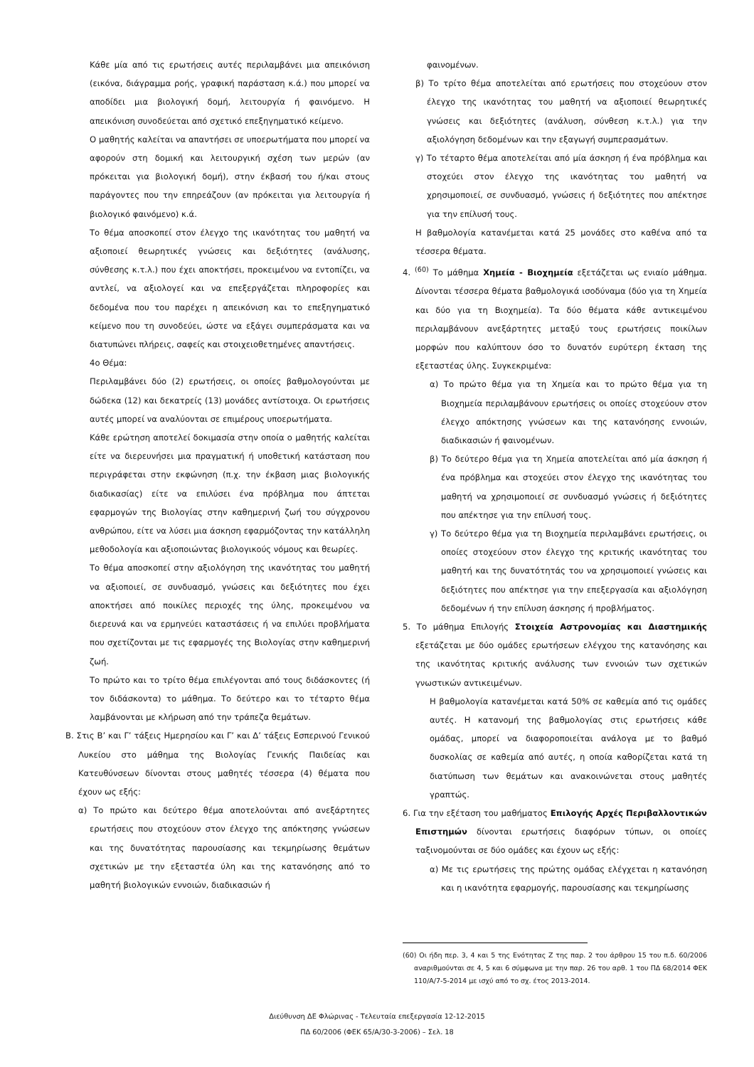Κάθε μία από τις ερωτήσεις αυτές περιλαμβάνει μια απεικόνιση (εικόνα, διάγραμμα ροής, γραφική παράσταση κ.ά.) που μπορεί να αποδίδει μια βιολογική δομή, λειτουργία ή φαινόμενο. Η απεικόνιση συνοδεύεται από σχετικό επεξηγηματικό κείμενο.
Ο μαθητής καλείται να απαντήσει σε υποερωτήματα που μπορεί να αφορούν στη δομική και λειτουργική σχέση των μερών (αν πρόκειται για βιολογική δομή), στην έκβασή του ή/και στους παράγοντες που την επηρεάζουν (αν πρόκειται για λειτουργία ή βιολογικό φαινόμενο) κ.ά.
Το θέμα αποσκοπεί στον έλεγχο της ικανότητας του μαθητή να αξιοποιεί θεωρητικές γνώσεις και δεξιότητες (ανάλυσης, σύνθεσης κ.τ.λ.) που έχει αποκτήσει, προκειμένου να εντοπίζει, να αντλεί, να αξιολογεί και να επεξεργάζεται πληροφορίες και δεδομένα που του παρέχει η απεικόνιση και το επεξηγηματικό κείμενο που τη συνοδεύει, ώστε να εξάγει συμπεράσματα και να διατυπώνει πλήρεις, σαφείς και στοιχειοθετημένες απαντήσεις.
4ο Θέμα:
Περιλαμβάνει δύο (2) ερωτήσεις, οι οποίες βαθμολογούνται με δώδεκα (12) και δεκατρείς (13) μονάδες αντίστοιχα. Οι ερωτήσεις αυτές μπορεί να αναλύονται σε επιμέρους υποερωτήματα.
Κάθε ερώτηση αποτελεί δοκιμασία στην οποία ο μαθητής καλείται είτε να διερευνήσει μια πραγματική ή υποθετική κατάσταση που περιγράφεται στην εκφώνηση (π.χ. την έκβαση μιας βιολογικής διαδικασίας) είτε να επιλύσει ένα πρόβλημα που άπτεται εφαρμογών της Βιολογίας στην καθημερινή ζωή του σύγχρονου ανθρώπου, είτε να λύσει μια άσκηση εφαρμόζοντας την κατάλληλη μεθοδολογία και αξιοποιώντας βιολογικούς νόμους και θεωρίες.
Το θέμα αποσκοπεί στην αξιολόγηση της ικανότητας του μαθητή να αξιοποιεί, σε συνδυασμό, γνώσεις και δεξιότητες που έχει αποκτήσει από ποικίλες περιοχές της ύλης, προκειμένου να διερευνά και να ερμηνεύει καταστάσεις ή να επιλύει προβλήματα που σχετίζονται με τις εφαρμογές της Βιολογίας στην καθημερινή ζωή.
Το πρώτο και το τρίτο θέμα επιλέγονται από τους διδάσκοντες (ή τον διδάσκοντα) το μάθημα. Το δεύτερο και το τέταρτο θέμα λαμβάνονται με κλήρωση από την τράπεζα θεμάτων.
Β. Στις Β’ και Γ’ τάξεις Ημερησίου και Γ’ και Δ’ τάξεις Εσπερινού Γενικού Λυκείου στο μάθημα της Βιολογίας Γενικής Παιδείας και Κατευθύνσεων δίνονται στους μαθητές τέσσερα (4) θέματα που έχουν ως εξής:
α) Το πρώτο και δεύτερο θέμα αποτελούνται από ανεξάρτητες ερωτήσεις που στοχεύουν στον έλεγχο της απόκτησης γνώσεων και της δυνατότητας παρουσίασης και τεκμηρίωσης θεμάτων σχετικών με την εξεταστέα ύλη και της κατανόησης από το μαθητή βιολογικών εννοιών, διαδικασιών ή
φαινομένων.
β) Το τρίτο θέμα αποτελείται από ερωτήσεις που στοχεύουν στον έλεγχο της ικανότητας του μαθητή να αξιοποιεί θεωρητικές γνώσεις και δεξιότητες (ανάλυση, σύνθεση κ.τ.λ.) για την αξιολόγηση δεδομένων και την εξαγωγή συμπερασμάτων.
γ) Το τέταρτο θέμα αποτελείται από μία άσκηση ή ένα πρόβλημα και στοχεύει στον έλεγχο της ικανότητας του μαθητή να χρησιμοποιεί, σε συνδυασμό, γνώσεις ή δεξιότητες που απέκτησε για την επίλυσή τους.
Η βαθμολογία κατανέμεται κατά 25 μονάδες στο καθένα από τα τέσσερα θέματα.
4. <sup>(60)</sup> Το μάθημα Χημεία - Βιοχημεία εξετάζεται ως ενιαίο μάθημα. Δίνονται τέσσερα θέματα βαθμολογικά ισοδύναμα (δύο για τη Χημεία και δύο για τη Βιοχημεία). Τα δύο θέματα κάθε αντικειμένου περιλαμβάνουν ανεξάρτητες μεταξύ τους ερωτήσεις ποικίλων μορφών που καλύπτουν όσο το δυνατόν ευρύτερη έκταση της εξεταστέας ύλης. Συγκεκριμένα:
α) Το πρώτο θέμα για τη Χημεία και το πρώτο θέμα για τη Βιοχημεία περιλαμβάνουν ερωτήσεις οι οποίες στοχεύουν στον έλεγχο απόκτησης γνώσεων και της κατανόησης εννοιών, διαδικασιών ή φαινομένων.
β) Το δεύτερο θέμα για τη Χημεία αποτελείται από μία άσκηση ή ένα πρόβλημα και στοχεύει στον έλεγχο της ικανότητας του μαθητή να χρησιμοποιεί σε συνδυασμό γνώσεις ή δεξιότητες που απέκτησε για την επίλυσή τους.
γ) Το δεύτερο θέμα για τη Βιοχημεία περιλαμβάνει ερωτήσεις, οι οποίες στοχεύουν στον έλεγχο της κριτικής ικανότητας του μαθητή και της δυνατότητάς του να χρησιμοποιεί γνώσεις και δεξιότητες που απέκτησε για την επεξεργασία και αξιολόγηση δεδομένων ή την επίλυση άσκησης ή προβλήματος.
5. Το μάθημα Επιλογής Στοιχεία Αστρονομίας και Διαστημικής εξετάζεται με δύο ομάδες ερωτήσεων ελέγχου της κατανόησης και της ικανότητας κριτικής ανάλυσης των εννοιών των σχετικών γνωστικών αντικειμένων.
Η βαθμολογία κατανέμεται κατά 50% σε καθεμία από τις ομάδες αυτές. Η κατανομή της βαθμολογίας στις ερωτήσεις κάθε ομάδας, μπορεί να διαφοροποιείται ανάλογα με το βαθμό δυσκολίας σε καθεμία από αυτές, η οποία καθορίζεται κατά τη διατύπωση των θεμάτων και ανακοινώνεται στους μαθητές γραπτώς.
6. Για την εξέταση του μαθήματος Επιλογής Αρχές Περιβαλλοντικών Επιστημών δίνονται ερωτήσεις διαφόρων τύπων, οι οποίες ταξινομούνται σε δύο ομάδες και έχουν ως εξής:
α) Με τις ερωτήσεις της πρώτης ομάδας ελέγχεται η κατανόηση και η ικανότητα εφαρμογής, παρουσίασης και τεκμηρίωσης
(60) Οι ήδη περ. 3, 4 και 5 της Ενότητας Ζ της παρ. 2 του άρθρου 15 του π.δ. 60/2006 αναριθμούνται σε 4, 5 και 6 σύμφωνα με την παρ. 26 του αρθ. 1 του ΠΔ 68/2014 ΦΕΚ 110/Α/7-5-2014 με ισχύ από το σχ. έτος 2013-2014.
Διεύθυνση ΔΕ Φλώρινας - Τελευταία επεξεργασία 12-12-2015
ΠΔ 60/2006 (ΦΕΚ 65/Α/30-3-2006) – Σελ. 18